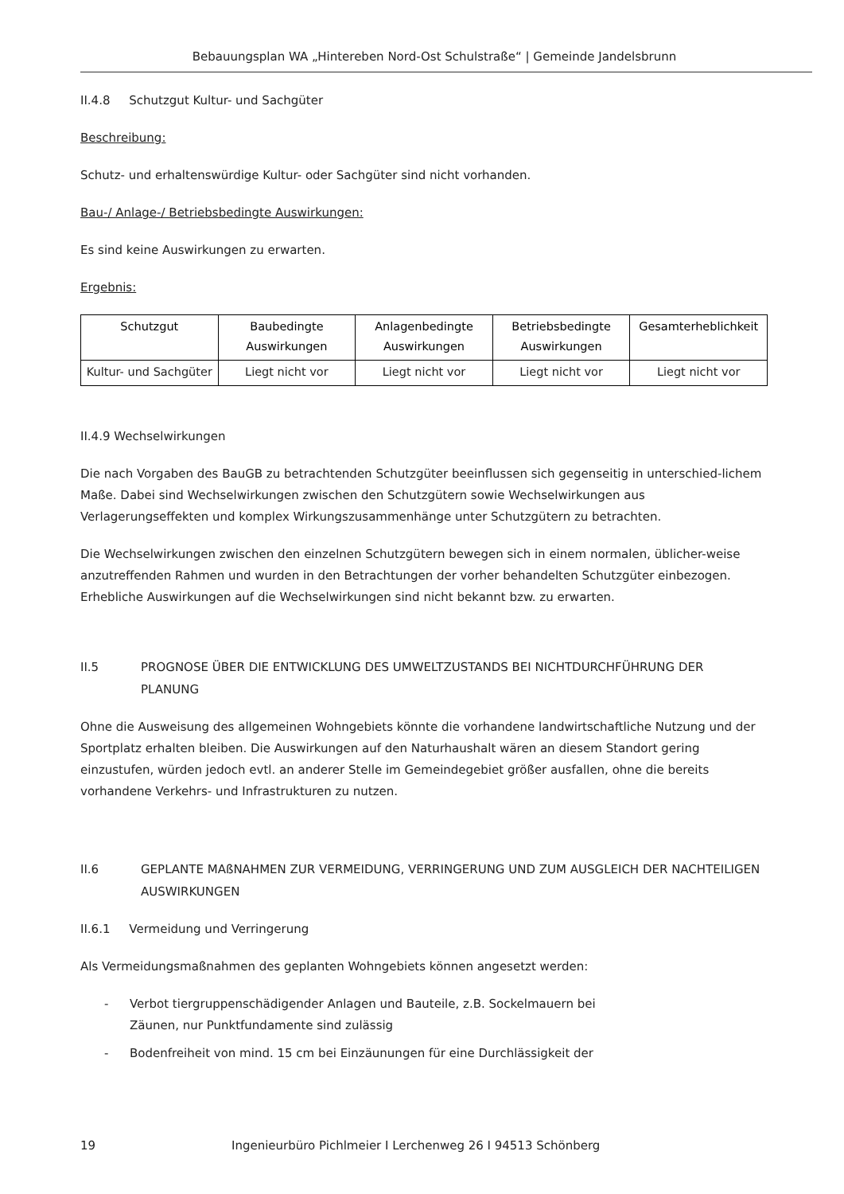Bebauungsplan WA „Hintereben Nord-Ost Schulstraße“ | Gemeinde Jandelsbrunn
II.4.8 Schutzgut Kultur- und Sachgüter
Beschreibung:
Schutz- und erhaltenswürdige Kultur- oder Sachgüter sind nicht vorhanden.
Bau-/ Anlage-/ Betriebsbedingte Auswirkungen:
Es sind keine Auswirkungen zu erwarten.
Ergebnis:
| Schutzgut | Baubedingte Auswirkungen | Anlagenbedingte Auswirkungen | Betriebsbedingte Auswirkungen | Gesamterheblichkeit |
| --- | --- | --- | --- | --- |
| Kultur- und Sachgüter | Liegt nicht vor | Liegt nicht vor | Liegt nicht vor | Liegt nicht vor |
II.4.9 Wechselwirkungen
Die nach Vorgaben des BauGB zu betrachtenden Schutzgüter beeinflussen sich gegenseitig in unterschied-lichem Maße. Dabei sind Wechselwirkungen zwischen den Schutzgütern sowie Wechselwirkungen aus Verlagerungseffekten und komplex Wirkungszusammenhänge unter Schutzgütern zu betrachten.
Die Wechselwirkungen zwischen den einzelnen Schutzgütern bewegen sich in einem normalen, üblicher-weise anzutreffenden Rahmen und wurden in den Betrachtungen der vorher behandelten Schutzgüter einbezogen. Erhebliche Auswirkungen auf die Wechselwirkungen sind nicht bekannt bzw. zu erwarten.
II.5 PROGNOSE ÜBER DIE ENTWICKLUNG DES UMWELTZUSTANDS BEI NICHTDURCHFÜHRUNG DER PLANUNG
Ohne die Ausweisung des allgemeinen Wohngebiets könnte die vorhandene landwirtschaftliche Nutzung und der Sportplatz erhalten bleiben. Die Auswirkungen auf den Naturhaushalt wären an diesem Standort gering einzustufen, würden jedoch evtl. an anderer Stelle im Gemeindegebiet größer ausfallen, ohne die bereits vorhandene Verkehrs- und Infrastrukturen zu nutzen.
II.6 GEPLANTE MAßNAHMEN ZUR VERMEIDUNG, VERRINGERUNG UND ZUM AUSGLEICH DER NACHTEILIGEN AUSWIRKUNGEN
II.6.1 Vermeidung und Verringerung
Als Vermeidungsmaßnahmen des geplanten Wohngebiets können angesetzt werden:
- Verbot tiergruppenschädigender Anlagen und Bauteile, z.B. Sockelmauern bei
Zäunen, nur Punktfundamente sind zulässig
- Bodenfreiheit von mind. 15 cm bei Einzäunungen für eine Durchlässigkeit der
19 Ingenieurbüro Pichlmeier I Lerchenweg 26 I 94513 Schönberg